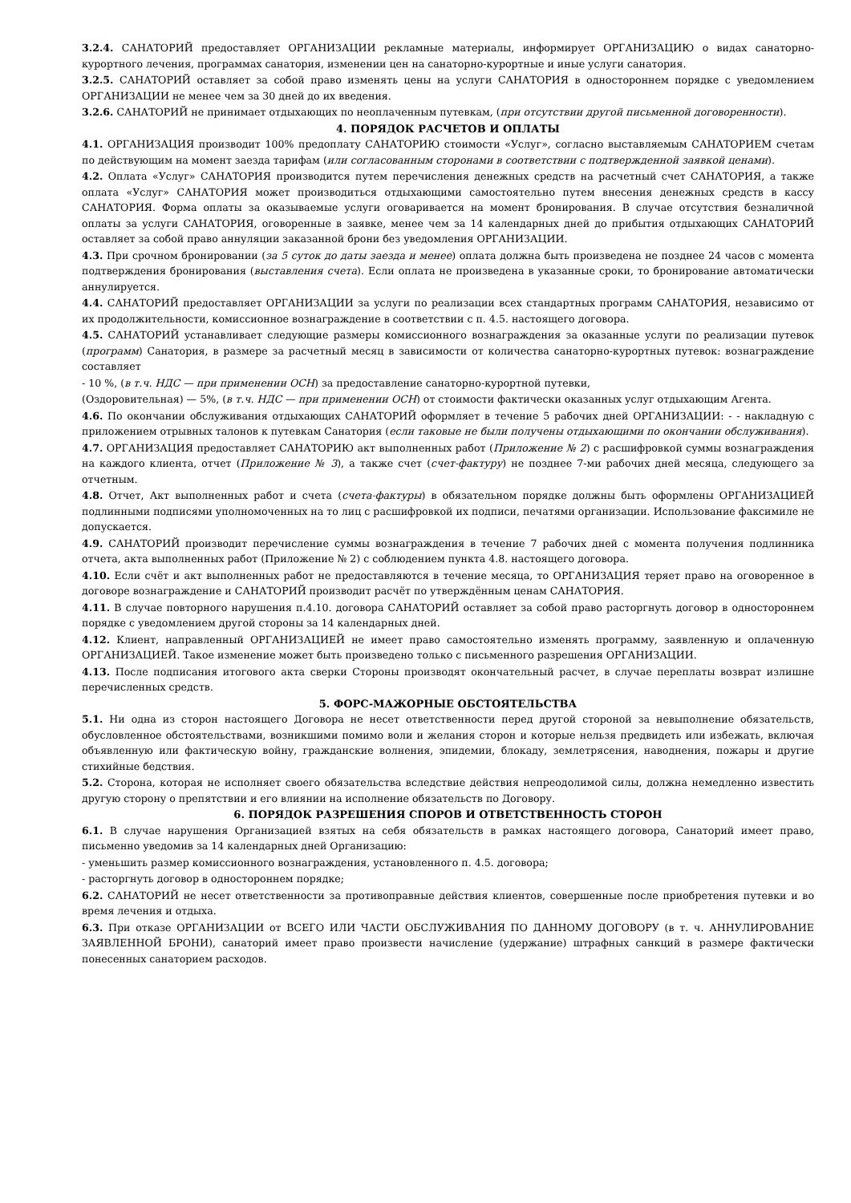3.2.4. САНАТОРИЙ предоставляет ОРГАНИЗАЦИИ рекламные материалы, информирует ОРГАНИЗАЦИЮ о видах санаторно-курортного лечения, программах санатория, изменении цен на санаторно-курортные и иные услуги санатория.
3.2.5. САНАТОРИЙ оставляет за собой право изменять цены на услуги САНАТОРИЯ в одностороннем порядке с уведомлением ОРГАНИЗАЦИИ не менее чем за 30 дней до их введения.
3.2.6. САНАТОРИЙ не принимает отдыхающих по неоплаченным путевкам, (при отсутствии другой письменной договоренности).
4. ПОРЯДОК РАСЧЕТОВ И ОПЛАТЫ
4.1. ОРГАНИЗАЦИЯ производит 100% предоплату САНАТОРИЮ стоимости «Услуг», согласно выставляемым САНАТОРИЕМ счетам по действующим на момент заезда тарифам (или согласованным сторонами в соответствии с подтвержденной заявкой ценами).
4.2. Оплата «Услуг» САНАТОРИЯ производится путем перечисления денежных средств на расчетный счет САНАТОРИЯ, а также оплата «Услуг» САНАТОРИЯ может производиться отдыхающими самостоятельно путем внесения денежных средств в кассу САНАТОРИЯ. Форма оплаты за оказываемые услуги оговаривается на момент бронирования. В случае отсутствия безналичной оплаты за услуги САНАТОРИЯ, оговоренные в заявке, менее чем за 14 календарных дней до прибытия отдыхающих САНАТОРИЙ оставляет за собой право аннуляции заказанной брони без уведомления ОРГАНИЗАЦИИ.
4.3. При срочном бронировании (за 5 суток до даты заезда и менее) оплата должна быть произведена не позднее 24 часов с момента подтверждения бронирования (выставления счета). Если оплата не произведена в указанные сроки, то бронирование автоматически аннулируется.
4.4. САНАТОРИЙ предоставляет ОРГАНИЗАЦИИ за услуги по реализации всех стандартных программ САНАТОРИЯ, независимо от их продолжительности, комиссионное вознаграждение в соответствии с п. 4.5. настоящего договора.
4.5. САНАТОРИЙ устанавливает следующие размеры комиссионного вознаграждения за оказанные услуги по реализации путевок (программ) Санатория, в размере за расчетный месяц в зависимости от количества санаторно-курортных путевок: вознаграждение составляет
- 10 %, (в т.ч. НДС — при применении ОСН) за предоставление санаторно-курортной путевки,
(Оздоровительная) — 5%, (в т.ч. НДС — при применении ОСН) от стоимости фактически оказанных услуг отдыхающим Агента.
4.6. По окончании обслуживания отдыхающих САНАТОРИЙ оформляет в течение 5 рабочих дней ОРГАНИЗАЦИИ: - - накладную с приложением отрывных талонов к путевкам Санатория (если таковые не были получены отдыхающими по окончании обслуживания).
4.7. ОРГАНИЗАЦИЯ предоставляет САНАТОРИЮ акт выполненных работ (Приложение № 2) с расшифровкой суммы вознаграждения на каждого клиента, отчет (Приложение № 3), а также счет (счет-фактуру) не позднее 7-ми рабочих дней месяца, следующего за отчетным.
4.8. Отчет, Акт выполненных работ и счета (счета-фактуры) в обязательном порядке должны быть оформлены ОРГАНИЗАЦИЕЙ подлинными подписями уполномоченных на то лиц с расшифровкой их подписи, печатями организации. Использование факсимиле не допускается.
4.9. САНАТОРИЙ производит перечисление суммы вознаграждения в течение 7 рабочих дней с момента получения подлинника отчета, акта выполненных работ (Приложение № 2) с соблюдением пункта 4.8. настоящего договора.
4.10. Если счёт и акт выполненных работ не предоставляются в течение месяца, то ОРГАНИЗАЦИЯ теряет право на оговоренное в договоре вознаграждение и САНАТОРИЙ производит расчёт по утверждённым ценам САНАТОРИЯ.
4.11. В случае повторного нарушения п.4.10. договора САНАТОРИЙ оставляет за собой право расторгнуть договор в одностороннем порядке с уведомлением другой стороны за 14 календарных дней.
4.12. Клиент, направленный ОРГАНИЗАЦИЕЙ не имеет право самостоятельно изменять программу, заявленную и оплаченную ОРГАНИЗАЦИЕЙ. Такое изменение может быть произведено только с письменного разрешения ОРГАНИЗАЦИИ.
4.13. После подписания итогового акта сверки Стороны производят окончательный расчет, в случае переплаты возврат излишне перечисленных средств.
5. ФОРС-МАЖОРНЫЕ ОБСТОЯТЕЛЬСТВА
5.1. Ни одна из сторон настоящего Договора не несет ответственности перед другой стороной за невыполнение обязательств, обусловленное обстоятельствами, возникшими помимо воли и желания сторон и которые нельзя предвидеть или избежать, включая объявленную или фактическую войну, гражданские волнения, эпидемии, блокаду, землетрясения, наводнения, пожары и другие стихийные бедствия.
5.2. Сторона, которая не исполняет своего обязательства вследствие действия непреодолимой силы, должна немедленно известить другую сторону о препятствии и его влиянии на исполнение обязательств по Договору.
6. ПОРЯДОК РАЗРЕШЕНИЯ СПОРОВ И ОТВЕТСТВЕННОСТЬ СТОРОН
6.1. В случае нарушения Организацией взятых на себя обязательств в рамках настоящего договора, Санаторий имеет право, письменно уведомив за 14 календарных дней Организацию:
- уменьшить размер комиссионного вознаграждения, установленного п. 4.5. договора;
- расторгнуть договор в одностороннем порядке;
6.2. САНАТОРИЙ не несет ответственности за противоправные действия клиентов, совершенные после приобретения путевки и во время лечения и отдыха.
6.3. При отказе ОРГАНИЗАЦИИ от ВСЕГО ИЛИ ЧАСТИ ОБСЛУЖИВАНИЯ ПО ДАННОМУ ДОГОВОРУ (в т. ч. АННУЛИРОВАНИЕ ЗАЯВЛЕННОЙ БРОНИ), санаторий имеет право произвести начисление (удержание) штрафных санкций в размере фактически понесенных санаторием расходов.